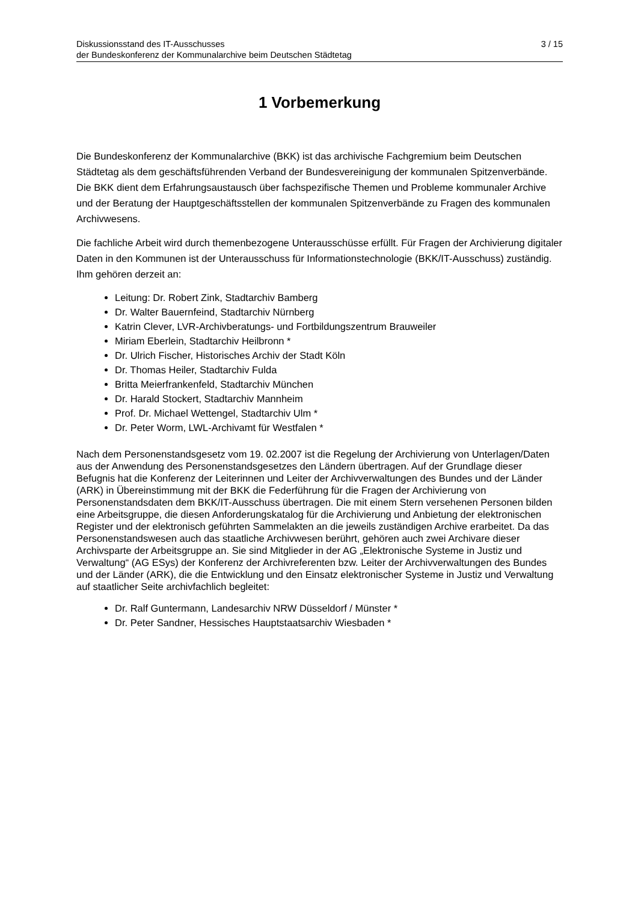Diskussionsstand des IT-Ausschusses
der Bundeskonferenz der Kommunalarchive beim Deutschen Städtetag
3 / 15
1 Vorbemerkung
Die Bundeskonferenz der Kommunalarchive (BKK) ist das archivische Fachgremium beim Deutschen Städtetag als dem geschäftsführenden Verband der Bundesvereinigung der kommunalen Spitzenverbände. Die BKK dient dem Erfahrungsaustausch über fachspezifische Themen und Probleme kommunaler Archive und der Beratung der Hauptgeschäftsstellen der kommunalen Spitzenverbände zu Fragen des kommunalen Archivwesens.
Die fachliche Arbeit wird durch themenbezogene Unterausschüsse erfüllt. Für Fragen der Archivierung digitaler Daten in den Kommunen ist der Unterausschuss für Informationstechnologie (BKK/IT-Ausschuss) zuständig. Ihm gehören derzeit an:
Leitung: Dr. Robert Zink, Stadtarchiv Bamberg
Dr. Walter Bauernfeind, Stadtarchiv Nürnberg
Katrin Clever, LVR-Archivberatungs- und Fortbildungszentrum Brauweiler
Miriam Eberlein, Stadtarchiv Heilbronn *
Dr. Ulrich Fischer, Historisches Archiv der Stadt Köln
Dr. Thomas Heiler, Stadtarchiv Fulda
Britta Meierfrankenfeld, Stadtarchiv München
Dr. Harald Stockert, Stadtarchiv Mannheim
Prof. Dr. Michael Wettengel, Stadtarchiv Ulm *
Dr. Peter Worm, LWL-Archivamt für Westfalen *
Nach dem Personenstandsgesetz vom 19. 02.2007 ist die Regelung der Archivierung von Unterlagen/Daten aus der Anwendung des Personenstandsgesetzes den Ländern übertragen. Auf der Grundlage dieser Befugnis hat die Konferenz der Leiterinnen und Leiter der Archivverwaltungen des Bundes und der Länder (ARK) in Übereinstimmung mit der BKK die Federführung für die Fragen der Archivierung von Personenstandsdaten dem BKK/IT-Ausschuss übertragen. Die mit einem Stern versehenen Personen bilden eine Arbeitsgruppe, die diesen Anforderungskatalog für die Archivierung und Anbietung der elektronischen Register und der elektronisch geführten Sammelakten an die jeweils zuständigen Archive erarbeitet. Da das Personenstandswesen auch das staatliche Archivwesen berührt, gehören auch zwei Archivare dieser Archivsparte der Arbeitsgruppe an. Sie sind Mitglieder in der AG „Elektronische Systeme in Justiz und Verwaltung“ (AG ESys) der Konferenz der Archivreferenten bzw. Leiter der Archivverwaltungen des Bundes und der Länder (ARK), die die Entwicklung und den Einsatz elektronischer Systeme in Justiz und Verwaltung auf staatlicher Seite archivfachlich begleitet:
Dr. Ralf Guntermann, Landesarchiv NRW Düsseldorf / Münster *
Dr. Peter Sandner, Hessisches Hauptstaatsarchiv Wiesbaden *